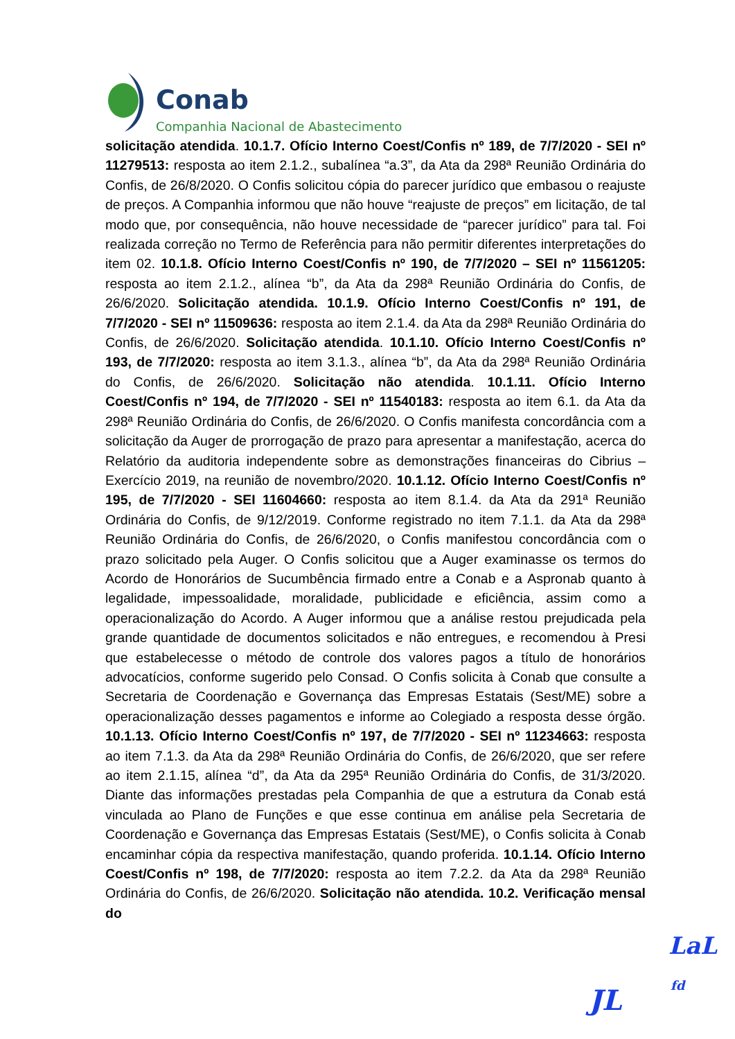Conab
Companhia Nacional de Abastecimento
solicitação atendida. 10.1.7. Ofício Interno Coest/Confis nº 189, de 7/7/2020 - SEI nº 11279513: resposta ao item 2.1.2., subalínea “a.3”, da Ata da 298ª Reunião Ordinária do Confis, de 26/8/2020. O Confis solicitou cópia do parecer jurídico que embasou o reajuste de preços. A Companhia informou que não houve “reajuste de preços” em licitação, de tal modo que, por consequência, não houve necessidade de “parecer jurídico” para tal. Foi realizada correção no Termo de Referência para não permitir diferentes interpretações do item 02. 10.1.8. Ofício Interno Coest/Confis nº 190, de 7/7/2020 – SEI nº 11561205: resposta ao item 2.1.2., alínea “b”, da Ata da 298ª Reunião Ordinária do Confis, de 26/6/2020. Solicitação atendida. 10.1.9. Ofício Interno Coest/Confis nº 191, de 7/7/2020 - SEI nº 11509636: resposta ao item 2.1.4. da Ata da 298ª Reunião Ordinária do Confis, de 26/6/2020. Solicitação atendida. 10.1.10. Ofício Interno Coest/Confis nº 193, de 7/7/2020: resposta ao item 3.1.3., alínea “b”, da Ata da 298ª Reunião Ordinária do Confis, de 26/6/2020. Solicitação não atendida. 10.1.11. Ofício Interno Coest/Confis nº 194, de 7/7/2020 - SEI nº 11540183: resposta ao item 6.1. da Ata da 298ª Reunião Ordinária do Confis, de 26/6/2020. O Confis manifesta concordância com a solicitação da Auger de prorrogação de prazo para apresentar a manifestação, acerca do Relatório da auditoria independente sobre as demonstrações financeiras do Cibrius – Exercício 2019, na reunião de novembro/2020. 10.1.12. Ofício Interno Coest/Confis nº 195, de 7/7/2020 - SEI 11604660: resposta ao item 8.1.4. da Ata da 291ª Reunião Ordinária do Confis, de 9/12/2019. Conforme registrado no item 7.1.1. da Ata da 298ª Reunião Ordinária do Confis, de 26/6/2020, o Confis manifestou concordância com o prazo solicitado pela Auger. O Confis solicitou que a Auger examinasse os termos do Acordo de Honorários de Sucumbência firmado entre a Conab e a Aspronab quanto à legalidade, impessoalidade, moralidade, publicidade e eficiência, assim como a operacionalização do Acordo. A Auger informou que a análise restou prejudicada pela grande quantidade de documentos solicitados e não entregues, e recomendou à Presi que estabelecesse o método de controle dos valores pagos a título de honorários advocatícios, conforme sugerido pelo Consad. O Confis solicita à Conab que consulte a Secretaria de Coordenação e Governança das Empresas Estatais (Sest/ME) sobre a operacionalização desses pagamentos e informe ao Colegiado a resposta desse órgão. 10.1.13. Ofício Interno Coest/Confis nº 197, de 7/7/2020 - SEI nº 11234663: resposta ao item 7.1.3. da Ata da 298ª Reunião Ordinária do Confis, de 26/6/2020, que ser refere ao item 2.1.15, alínea “d”, da Ata da 295ª Reunião Ordinária do Confis, de 31/3/2020. Diante das informações prestadas pela Companhia de que a estrutura da Conab está vinculada ao Plano de Funções e que esse continua em análise pela Secretaria de Coordenação e Governança das Empresas Estatais (Sest/ME), o Confis solicita à Conab encaminhar cópia da respectiva manifestação, quando proferida. 10.1.14. Ofício Interno Coest/Confis nº 198, de 7/7/2020: resposta ao item 7.2.2. da Ata da 298ª Reunião Ordinária do Confis, de 26/6/2020. Solicitação não atendida. 10.2. Verificação mensal do
LaL
JL fd